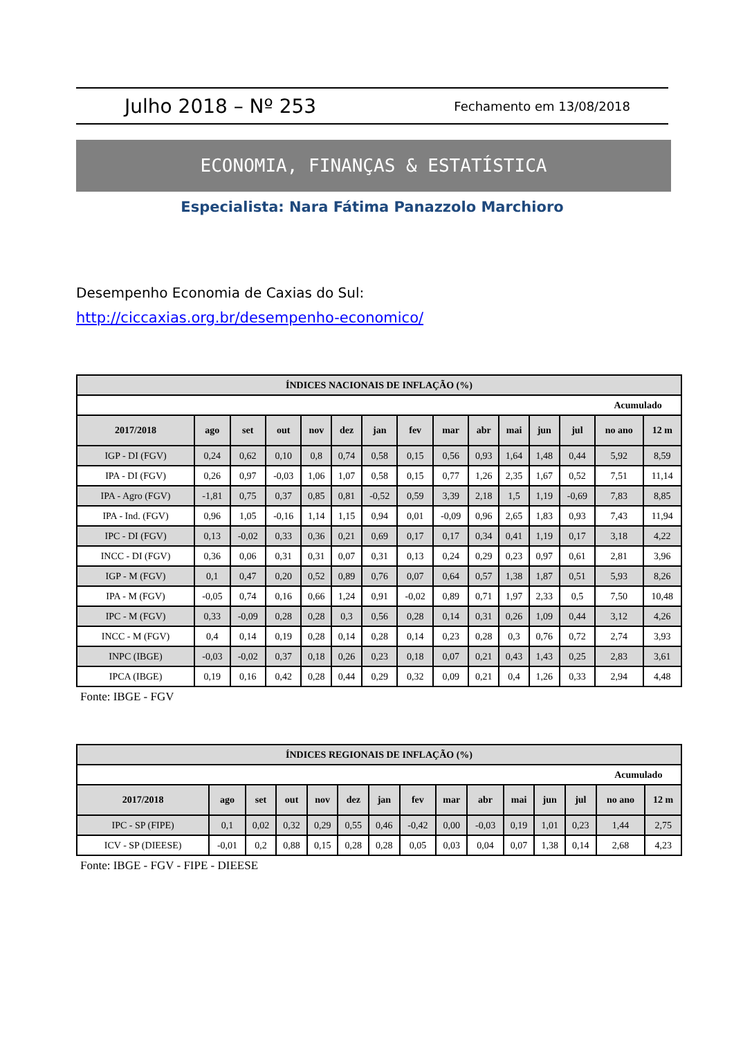Julho 2018 – Nº 253 Fechamento em 13/08/2018
ECONOMIA, FINANÇAS & ESTATÍSTICA
Especialista: Nara Fátima Panazzolo Marchioro
Desempenho Economia de Caxias do Sul:
http://ciccaxias.org.br/desempenho-economico/
| ÍNDICES NACIONAIS DE INFLAÇÃO (%) | | | | | | | | | | | | | | |
| --- | --- | --- | --- | --- | --- | --- | --- | --- | --- | --- | --- | --- | --- | --- |
| | | | | | | | | | | | | | Acumulado | |
| 2017/2018 | ago | set | out | nov | dez | jan | fev | mar | abr | mai | jun | jul | no ano | 12 m |
| IGP - DI (FGV) | 0,24 | 0,62 | 0,10 | 0,8 | 0,74 | 0,58 | 0,15 | 0,56 | 0,93 | 1,64 | 1,48 | 0,44 | 5,92 | 8,59 |
| IPA - DI (FGV) | 0,26 | 0,97 | -0,03 | 1,06 | 1,07 | 0,58 | 0,15 | 0,77 | 1,26 | 2,35 | 1,67 | 0,52 | 7,51 | 11,14 |
| IPA - Agro (FGV) | -1,81 | 0,75 | 0,37 | 0,85 | 0,81 | -0,52 | 0,59 | 3,39 | 2,18 | 1,5 | 1,19 | -0,69 | 7,83 | 8,85 |
| IPA - Ind. (FGV) | 0,96 | 1,05 | -0,16 | 1,14 | 1,15 | 0,94 | 0,01 | -0,09 | 0,96 | 2,65 | 1,83 | 0,93 | 7,43 | 11,94 |
| IPC - DI (FGV) | 0,13 | -0,02 | 0,33 | 0,36 | 0,21 | 0,69 | 0,17 | 0,17 | 0,34 | 0,41 | 1,19 | 0,17 | 3,18 | 4,22 |
| INCC - DI (FGV) | 0,36 | 0,06 | 0,31 | 0,31 | 0,07 | 0,31 | 0,13 | 0,24 | 0,29 | 0,23 | 0,97 | 0,61 | 2,81 | 3,96 |
| IGP - M (FGV) | 0,1 | 0,47 | 0,20 | 0,52 | 0,89 | 0,76 | 0,07 | 0,64 | 0,57 | 1,38 | 1,87 | 0,51 | 5,93 | 8,26 |
| IPA - M (FGV) | -0,05 | 0,74 | 0,16 | 0,66 | 1,24 | 0,91 | -0,02 | 0,89 | 0,71 | 1,97 | 2,33 | 0,5 | 7,50 | 10,48 |
| IPC - M (FGV) | 0,33 | -0,09 | 0,28 | 0,28 | 0,3 | 0,56 | 0,28 | 0,14 | 0,31 | 0,26 | 1,09 | 0,44 | 3,12 | 4,26 |
| INCC - M (FGV) | 0,4 | 0,14 | 0,19 | 0,28 | 0,14 | 0,28 | 0,14 | 0,23 | 0,28 | 0,3 | 0,76 | 0,72 | 2,74 | 3,93 |
| INPC (IBGE) | -0,03 | -0,02 | 0,37 | 0,18 | 0,26 | 0,23 | 0,18 | 0,07 | 0,21 | 0,43 | 1,43 | 0,25 | 2,83 | 3,61 |
| IPCA (IBGE) | 0,19 | 0,16 | 0,42 | 0,28 | 0,44 | 0,29 | 0,32 | 0,09 | 0,21 | 0,4 | 1,26 | 0,33 | 2,94 | 4,48 |
Fonte: IBGE - FGV
| ÍNDICES REGIONAIS DE INFLAÇÃO (%) | | | | | | | | | | | | | | |
| --- | --- | --- | --- | --- | --- | --- | --- | --- | --- | --- | --- | --- | --- | --- |
| | | | | | | | | | | | | | Acumulado | |
| 2017/2018 | ago | set | out | nov | dez | jan | fev | mar | abr | mai | jun | jul | no ano | 12 m |
| IPC - SP (FIPE) | 0,1 | 0,02 | 0,32 | 0,29 | 0,55 | 0,46 | -0,42 | 0,00 | -0,03 | 0,19 | 1,01 | 0,23 | 1,44 | 2,75 |
| ICV - SP (DIEESE) | -0,01 | 0,2 | 0,88 | 0,15 | 0,28 | 0,28 | 0,05 | 0,03 | 0,04 | 0,07 | 1,38 | 0,14 | 2,68 | 4,23 |
Fonte: IBGE - FGV - FIPE - DIEESE